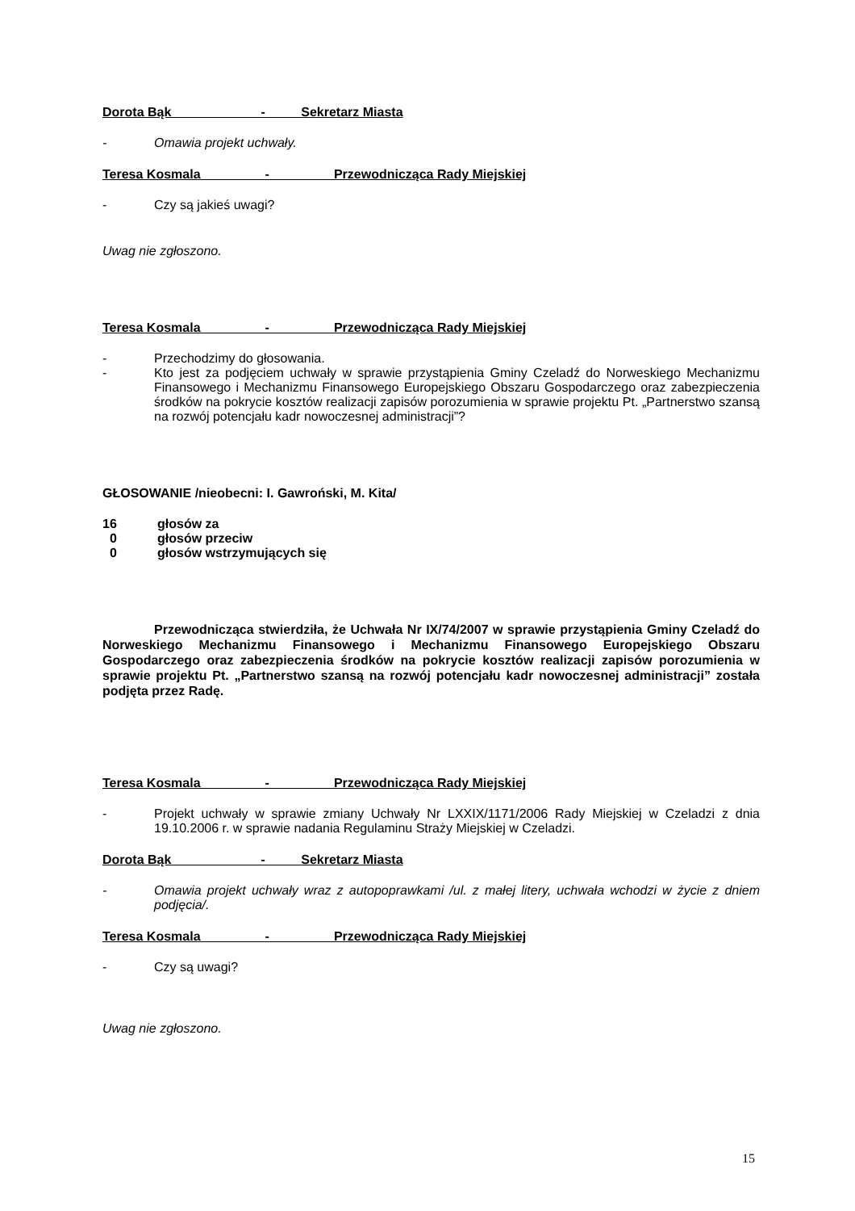Dorota Bąk - Sekretarz Miasta
- Omawia projekt uchwały.
Teresa Kosmala - Przewodnicząca Rady Miejskiej
- Czy są jakieś uwagi?
Uwag nie zgłoszono.
Teresa Kosmala - Przewodnicząca Rady Miejskiej
- Przechodzimy do głosowania.
- Kto jest za podjęciem uchwały w sprawie przystąpienia Gminy Czeladź do Norweskiego Mechanizmu Finansowego i Mechanizmu Finansowego Europejskiego Obszaru Gospodarczego oraz zabezpieczenia środków na pokrycie kosztów realizacji zapisów porozumienia w sprawie projektu Pt. „Partnerstwo szansą na rozwój potencjału kadr nowoczesnej administracji”?
GŁOSOWANIE /nieobecni: I. Gawroński, M. Kita/
16 głosów za
0 głosów przeciw
0 głosów wstrzymujących się
Przewodnicząca stwierdziła, że Uchwała Nr IX/74/2007 w sprawie przystąpienia Gminy Czeladź do Norweskiego Mechanizmu Finansowego i Mechanizmu Finansowego Europejskiego Obszaru Gospodarczego oraz zabezpieczenia środków na pokrycie kosztów realizacji zapisów porozumienia w sprawie projektu Pt. „Partnerstwo szansą na rozwój potencjału kadr nowoczesnej administracji” została podjęta przez Radę.
Teresa Kosmala - Przewodnicząca Rady Miejskiej
- Projekt uchwały w sprawie zmiany Uchwały Nr LXXIX/1171/2006 Rady Miejskiej w Czeladzi z dnia 19.10.2006 r. w sprawie nadania Regulaminu Straży Miejskiej w Czeladzi.
Dorota Bąk - Sekretarz Miasta
- Omawia projekt uchwały wraz z autopoprawkami /ul. z małej litery, uchwała wchodzi w życie z dniem podjęcia/.
Teresa Kosmala - Przewodnicząca Rady Miejskiej
- Czy są uwagi?
Uwag nie zgłoszono.
15